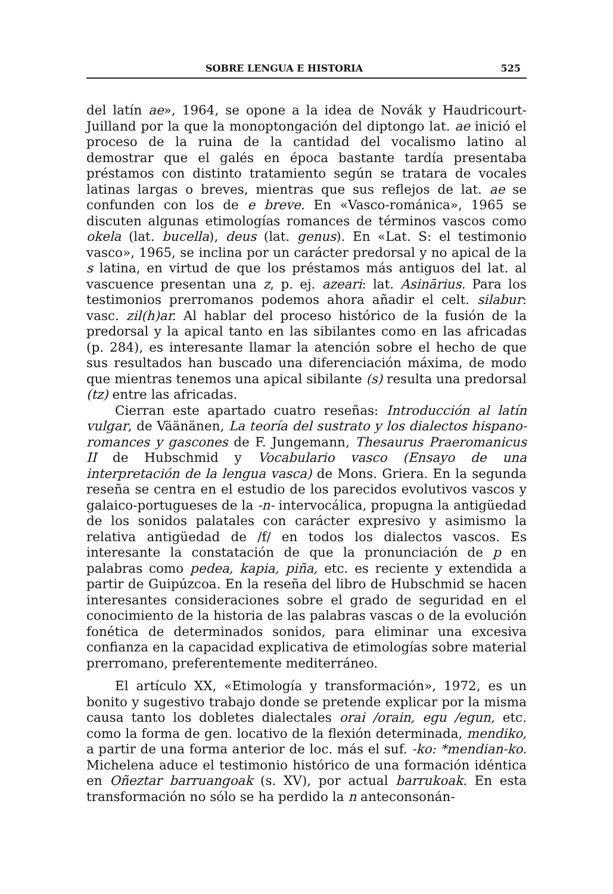SOBRE LENGUA E HISTORIA 525
del latín ae», 1964, se opone a la idea de Novák y Haudricourt-Juilland por la que la monoptongación del diptongo lat. ae inició el proceso de la ruina de la cantidad del vocalismo latino al demostrar que el galés en época bastante tardía presentaba préstamos con distinto tratamiento según se tratara de vocales latinas largas o breves, mientras que sus reflejos de lat. ae se confunden con los de e breve. En «Vasco-románica», 1965 se discuten algunas etimologías romances de términos vascos como okela (lat. bucella), deus (lat. genus). En «Lat. S: el testimonio vasco», 1965, se inclina por un carácter predorsal y no apical de la s latina, en virtud de que los préstamos más antiguos del lat. al vascuence presentan una z, p. ej. azeari: lat. Asinārius. Para los testimonios prerromanos podemos ahora añadir el celt. silabur: vasc. zil(h)ar. Al hablar del proceso histórico de la fusión de la predorsal y la apical tanto en las sibilantes como en las africadas (p. 284), es interesante llamar la atención sobre el hecho de que sus resultados han buscado una diferenciación máxima, de modo que mientras tenemos una apical sibilante (s) resulta una predorsal (tz) entre las africadas.
Cierran este apartado cuatro reseñas: Introducción al latín vulgar, de Väänänen, La teoría del sustrato y los dialectos hispano-romances y gascones de F. Jungemann, Thesaurus Praeromanicus II de Hubschmid y Vocabulario vasco (Ensayo de una interpretación de la lengua vasca) de Mons. Griera. En la segunda reseña se centra en el estudio de los parecidos evolutivos vascos y galaico-portugueses de la -n- intervocálica, propugna la antigüedad de los sonidos palatales con carácter expresivo y asimismo la relativa antigüedad de /f/ en todos los dialectos vascos. Es interesante la constatación de que la pronunciación de p en palabras como pedea, kapia, piña, etc. es reciente y extendida a partir de Guipúzcoa. En la reseña del libro de Hubschmid se hacen interesantes consideraciones sobre el grado de seguridad en el conocimiento de la historia de las palabras vascas o de la evolución fonética de determinados sonidos, para eliminar una excesiva confianza en la capacidad explicativa de etimologías sobre material prerromano, preferentemente mediterráneo.
El artículo XX, «Etimología y transformación», 1972, es un bonito y sugestivo trabajo donde se pretende explicar por la misma causa tanto los dobletes dialectales orai /orain, egu /egun, etc. como la forma de gen. locativo de la flexión determinada, mendiko, a partir de una forma anterior de loc. más el suf. -ko: *mendian-ko. Michelena aduce el testimonio histórico de una formación idéntica en Oñeztar barruangoak (s. XV), por actual barrukoak. En esta transformación no sólo se ha perdido la n anteconsonán-